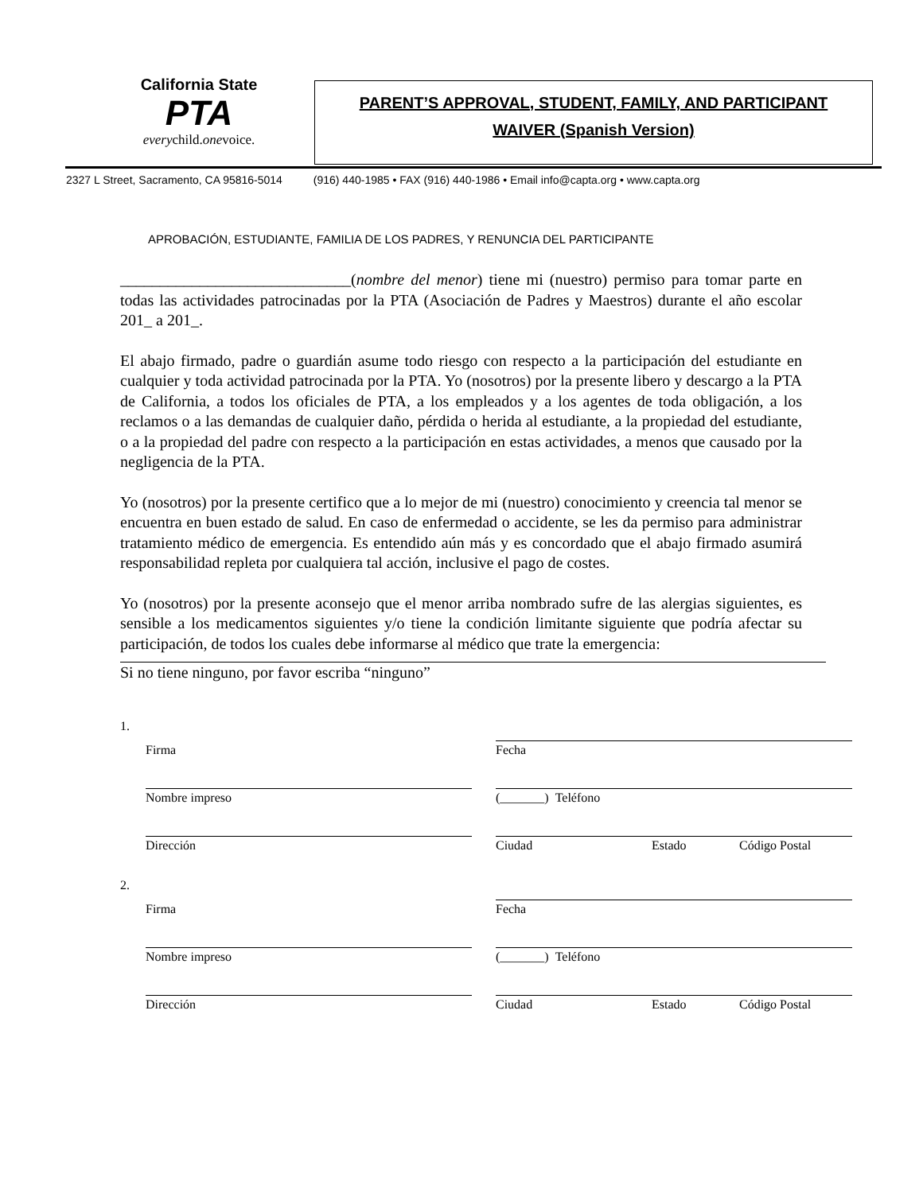California State
PTA
everychild.onevoice.
PARENT’S APPROVAL, STUDENT, FAMILY, AND PARTICIPANT
WAIVER (Spanish Version)
2327 L Street, Sacramento, CA 95816-5014 (916) 440-1985 • FAX (916) 440-1986 • Email info@capta.org • www.capta.org
APROBACIÓN, ESTUDIANTE, FAMILIA DE LOS PADRES, Y RENUNCIA DEL PARTICIPANTE
_____________________________(nombre del menor) tiene mi (nuestro) permiso para tomar parte en todas las actividades patrocinadas por la PTA (Asociación de Padres y Maestros) durante el año escolar 201_ a 201_.
El abajo firmado, padre o guardián asume todo riesgo con respecto a la participación del estudiante en cualquier y toda actividad patrocinada por la PTA. Yo (nosotros) por la presente libero y descargo a la PTA de California, a todos los oficiales de PTA, a los empleados y a los agentes de toda obligación, a los reclamos o a las demandas de cualquier daño, pérdida o herida al estudiante, a la propiedad del estudiante, o a la propiedad del padre con respecto a la participación en estas actividades, a menos que causado por la negligencia de la PTA.
Yo (nosotros) por la presente certifico que a lo mejor de mi (nuestro) conocimiento y creencia tal menor se encuentra en buen estado de salud. En caso de enfermedad o accidente, se les da permiso para administrar tratamiento médico de emergencia. Es entendido aún más y es concordado que el abajo firmado asumirá responsabilidad repleta por cualquiera tal acción, inclusive el pago de costes.
Yo (nosotros) por la presente aconsejo que el menor arriba nombrado sufre de las alergias siguientes, es sensible a los medicamentos siguientes y/o tiene la condición limitante siguiente que podría afectar su participación, de todos los cuales debe informarse al médico que trate la emergencia:
Si no tiene ninguno, por favor escriba “ninguno”
1.
Firma
Fecha
Nombre impreso
(_______) Teléfono
Dirección
Ciudad Estado Código Postal
2.
Firma
Fecha
Nombre impreso
(_______) Teléfono
Dirección
Ciudad Estado Código Postal